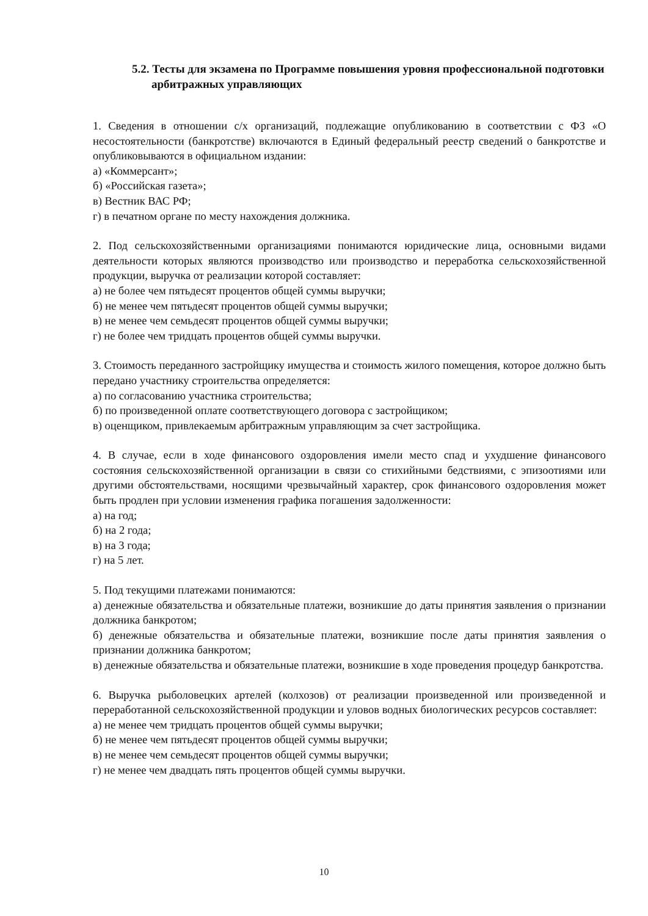5.2. Тесты для экзамена по Программе повышения уровня профессиональной подготовки арбитражных управляющих
1. Сведения в отношении с/х организаций, подлежащие опубликованию в соответствии с ФЗ «О несостоятельности (банкротстве) включаются в Единый федеральный реестр сведений о банкротстве и опубликовываются в официальном издании:
а) «Коммерсант»;
б) «Российская газета»;
в) Вестник ВАС РФ;
г) в печатном органе по месту нахождения должника.
2. Под сельскохозяйственными организациями понимаются юридические лица, основными видами деятельности которых являются производство или производство и переработка сельскохозяйственной продукции, выручка от реализации которой составляет:
а) не более чем пятьдесят процентов общей суммы выручки;
б) не менее чем пятьдесят процентов общей суммы выручки;
в) не менее чем семьдесят процентов общей суммы выручки;
г) не более чем тридцать процентов общей суммы выручки.
3. Стоимость переданного застройщику имущества и стоимость жилого помещения, которое должно быть передано участнику строительства определяется:
а) по согласованию участника строительства;
б) по произведенной оплате соответствующего договора с застройщиком;
в) оценщиком, привлекаемым арбитражным управляющим за счет застройщика.
4. В случае, если в ходе финансового оздоровления имели место спад и ухудшение финансового состояния сельскохозяйственной организации в связи со стихийными бедствиями, с эпизоотиями или другими обстоятельствами, носящими чрезвычайный характер, срок финансового оздоровления может быть продлен при условии изменения графика погашения задолженности:
а) на год;
б) на 2 года;
в) на 3 года;
г) на 5 лет.
5. Под текущими платежами понимаются:
а) денежные обязательства и обязательные платежи, возникшие до даты принятия заявления о признании должника банкротом;
б) денежные обязательства и обязательные платежи, возникшие после даты принятия заявления о признании должника банкротом;
в) денежные обязательства и обязательные платежи, возникшие в ходе проведения процедур банкротства.
6. Выручка рыболовецких артелей (колхозов) от реализации произведенной или произведенной и переработанной сельскохозяйственной продукции и уловов водных биологических ресурсов составляет:
а) не менее чем тридцать процентов общей суммы выручки;
б) не менее чем пятьдесят процентов общей суммы выручки;
в) не менее чем семьдесят процентов общей суммы выручки;
г) не менее чем двадцать пять процентов общей суммы выручки.
10